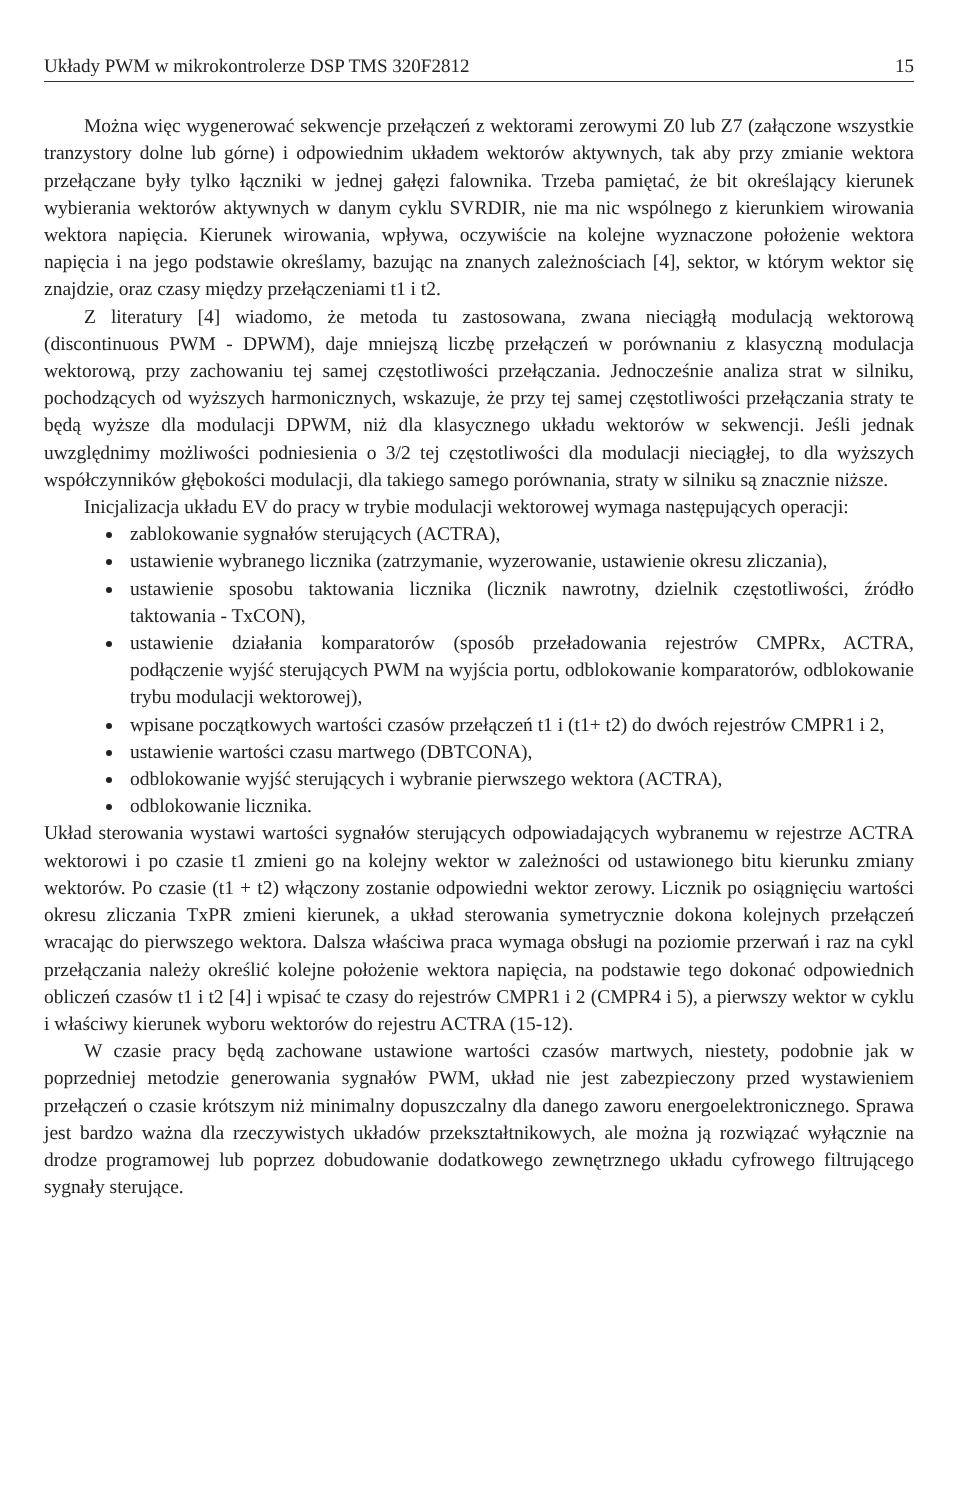Układy PWM w mikrokontrolerze DSP TMS 320F2812 15
Można więc wygenerować sekwencje przełączeń z wektorami zerowymi Z0 lub Z7 (załączone wszystkie tranzystory dolne lub górne) i odpowiednim układem wektorów aktywnych, tak aby przy zmianie wektora przełączane były tylko łączniki w jednej gałęzi falownika. Trzeba pamiętać, że bit określający kierunek wybierania wektorów aktywnych w danym cyklu SVRDIR, nie ma nic wspólnego z kierunkiem wirowania wektora napięcia. Kierunek wirowania, wpływa, oczywiście na kolejne wyznaczone położenie wektora napięcia i na jego podstawie określamy, bazując na znanych zależnościach [4], sektor, w którym wektor się znajdzie, oraz czasy między przełączeniami t1 i t2.
Z literatury [4] wiadomo, że metoda tu zastosowana, zwana nieciągłą modulacją wektorową (discontinuous PWM - DPWM), daje mniejszą liczbę przełączeń w porównaniu z klasyczną modulacja wektorową, przy zachowaniu tej samej częstotliwości przełączania. Jednocześnie analiza strat w silniku, pochodzących od wyższych harmonicznych, wskazuje, że przy tej samej częstotliwości przełączania straty te będą wyższe dla modulacji DPWM, niż dla klasycznego układu wektorów w sekwencji. Jeśli jednak uwzględnimy możliwości podniesienia o 3/2 tej częstotliwości dla modulacji nieciągłej, to dla wyższych współczynników głębokości modulacji, dla takiego samego porównania, straty w silniku są znacznie niższe.
Inicjalizacja układu EV do pracy w trybie modulacji wektorowej wymaga następujących operacji:
zablokowanie sygnałów sterujących (ACTRA),
ustawienie wybranego licznika (zatrzymanie, wyzerowanie, ustawienie okresu zliczania),
ustawienie sposobu taktowania licznika (licznik nawrotny, dzielnik częstotliwości, źródło taktowania - TxCON),
ustawienie działania komparatorów (sposób przeładowania rejestrów CMPRx, ACTRA, podłączenie wyjść sterujących PWM na wyjścia portu, odblokowanie komparatorów, odblokowanie trybu modulacji wektorowej),
wpisane początkowych wartości czasów przełączeń t1 i (t1+ t2) do dwóch rejestrów CMPR1 i 2,
ustawienie wartości czasu martwego (DBTCONA),
odblokowanie wyjść sterujących i wybranie pierwszego wektora (ACTRA),
odblokowanie licznika.
Układ sterowania wystawi wartości sygnałów sterujących odpowiadających wybranemu w rejestrze ACTRA wektorowi i po czasie t1 zmieni go na kolejny wektor w zależności od ustawionego bitu kierunku zmiany wektorów. Po czasie (t1 + t2) włączony zostanie odpowiedni wektor zerowy. Licznik po osiągnięciu wartości okresu zliczania TxPR zmieni kierunek, a układ sterowania symetrycznie dokona kolejnych przełączeń wracając do pierwszego wektora. Dalsza właściwa praca wymaga obsługi na poziomie przerwań i raz na cykl przełączania należy określić kolejne położenie wektora napięcia, na podstawie tego dokonać odpowiednich obliczeń czasów t1 i t2 [4] i wpisać te czasy do rejestrów CMPR1 i 2 (CMPR4 i 5), a pierwszy wektor w cyklu i właściwy kierunek wyboru wektorów do rejestru ACTRA (15-12).
W czasie pracy będą zachowane ustawione wartości czasów martwych, niestety, podobnie jak w poprzedniej metodzie generowania sygnałów PWM, układ nie jest zabezpieczony przed wystawieniem przełączeń o czasie krótszym niż minimalny dopuszczalny dla danego zaworu energoelektronicznego. Sprawa jest bardzo ważna dla rzeczywistych układów przekształtnikowych, ale można ją rozwiązać wyłącznie na drodze programowej lub poprzez dobudowanie dodatkowego zewnętrznego układu cyfrowego filtrującego sygnały sterujące.